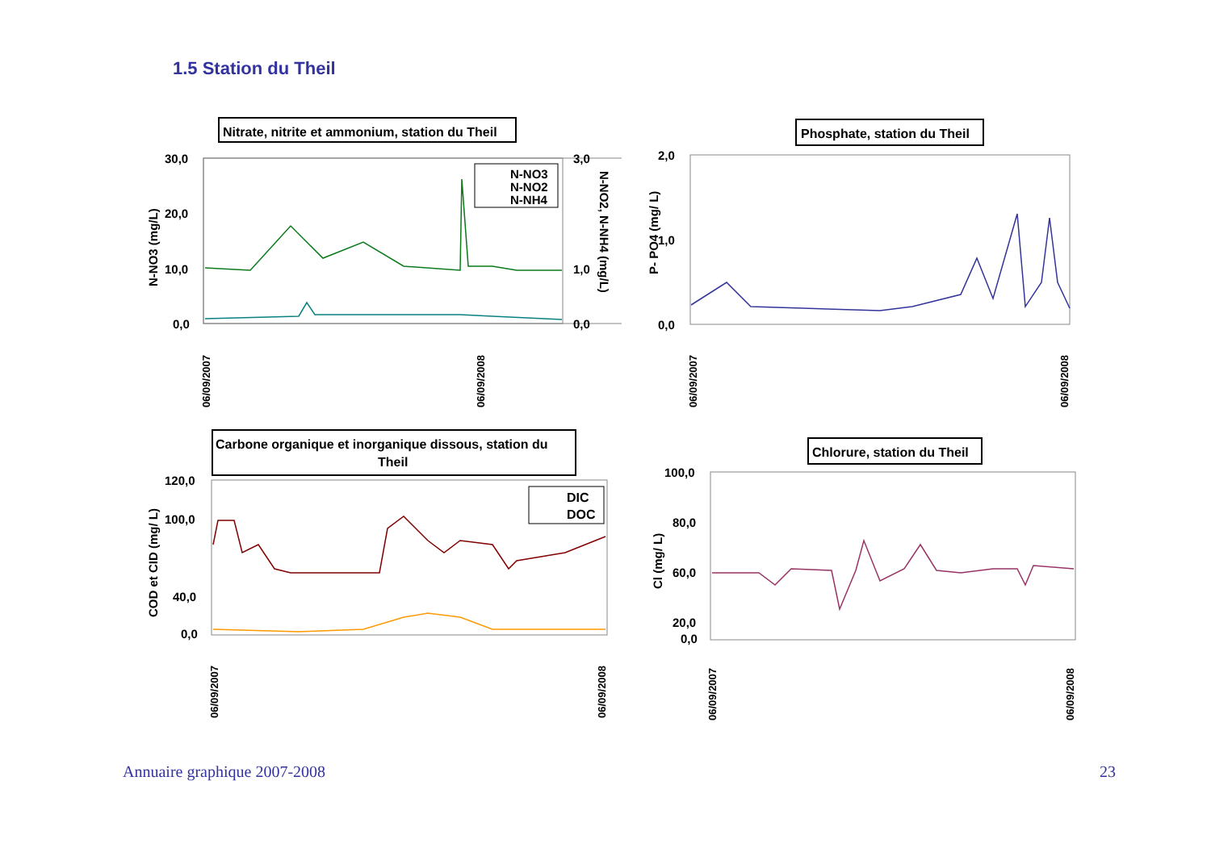1.5 Station du Theil
Nitrate, nitrite et ammonium, station du Theil
30,0
20,0
10,0
0,0
3,0
1,0
0,0
N-NO3 (mg/L)
N-NO2, N-NH4 (mg/L)
N-NO3
N-NO2
N-NH4
06/09/2007
06/09/2008
Phosphate, station du Theil
2,0
1,0
0,0
P- PO4 (mg/ L)
06/09/2007
06/09/2008
Carbone organique et inorganique dissous, station du
Theil
120,0
100,0
40,0
0,0
COD et CID (mg/ L)
DIC
DOC
06/09/2007
06/09/2008
Chlorure, station du Theil
100,0
80,0
60,0
20,0
0,0
Cl (mg/ L)
06/09/2007
06/09/2008
Annuaire graphique 2007-2008 23